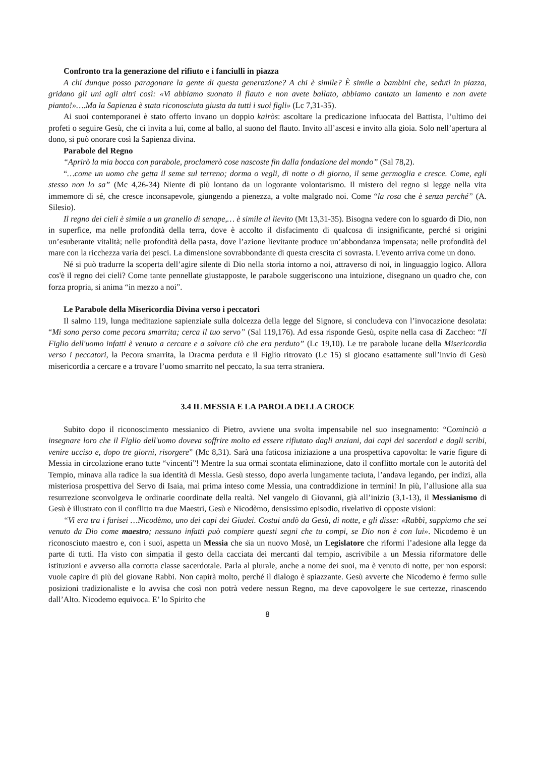Confronto tra la generazione del rifiuto e i fanciulli in piazza
A chi dunque posso paragonare la gente di questa generazione? A chi è simile? È simile a bambini che, seduti in piazza, gridano gli uni agli altri così: «Vi abbiamo suonato il flauto e non avete ballato, abbiamo cantato un lamento e non avete pianto!»….Ma la Sapienza è stata riconosciuta giusta da tutti i suoi figli» (Lc 7,31-35).
Ai suoi contemporanei è stato offerto invano un doppio kairòs: ascoltare la predicazione infuocata del Battista, l’ultimo dei profeti o seguire Gesù, che ci invita a lui, come al ballo, al suono del flauto. Invito all’ascesi e invito alla gioia. Solo nell’apertura al dono, si può onorare così la Sapienza divina.
Parabole del Regno
“Aprirò la mia bocca con parabole, proclamerò cose nascoste fin dalla fondazione del mondo” (Sal 78,2).
“…come un uomo che getta il seme sul terreno; dorma o vegli, di notte o di giorno, il seme germoglia e cresce. Come, egli stesso non lo sa” (Mc 4,26-34) Niente di più lontano da un logorante volontarismo. Il mistero del regno si legge nella vita immemore di sé, che cresce inconsapevole, giungendo a pienezza, a volte malgrado noi. Come “la rosa che è senza perché” (A. Silesio).
Il regno dei cieli è simile a un granello di senape,… è simile al lievito (Mt 13,31-35). Bisogna vedere con lo sguardo di Dio, non in superfice, ma nelle profondità della terra, dove è accolto il disfacimento di qualcosa di insignificante, perché si origini un’esuberante vitalità; nelle profondità della pasta, dove l’azione lievitante produce un’abbondanza impensata; nelle profondità del mare con la ricchezza varia dei pesci. La dimensione sovrabbondante di questa crescita ci sovrasta. L'evento arriva come un dono.
Né si può tradurre la scoperta dell’agire silente di Dio nella storia intorno a noi, attraverso di noi, in linguaggio logico. Allora cos'è il regno dei cieli? Come tante pennellate giustapposte, le parabole suggeriscono una intuizione, disegnano un quadro che, con forza propria, si anima “in mezzo a noi”.
Le Parabole della Misericordia Divina verso i peccatori
Il salmo 119, lunga meditazione sapienziale sulla dolcezza della legge del Signore, si concludeva con l’invocazione desolata: “Mi sono perso come pecora smarrita; cerca il tuo servo” (Sal 119,176). Ad essa risponde Gesù, ospite nella casa di Zaccheo: “Il Figlio dell'uomo infatti è venuto a cercare e a salvare ciò che era perduto” (Lc 19,10). Le tre parabole lucane della Misericordia verso i peccatori, la Pecora smarrita, la Dracma perduta e il Figlio ritrovato (Lc 15) si giocano esattamente sull’invio di Gesù misericordia a cercare e a trovare l’uomo smarrito nel peccato, la sua terra straniera.
3.4 IL MESSIA E LA PAROLA DELLA CROCE
Subito dopo il riconoscimento messianico di Pietro, avviene una svolta impensabile nel suo insegnamento: “Cominciò a insegnare loro che il Figlio dell'uomo doveva soffrire molto ed essere rifiutato dagli anziani, dai capi dei sacerdoti e dagli scribi, venire ucciso e, dopo tre giorni, risorgere” (Mc 8,31). Sarà una faticosa iniziazione a una prospettiva capovolta: le varie figure di Messia in circolazione erano tutte “vincenti”! Mentre la sua ormai scontata eliminazione, dato il conflitto mortale con le autorità del Tempio, minava alla radice la sua identità di Messia. Gesù stesso, dopo averla lungamente taciuta, l’andava legando, per indizi, alla misteriosa prospettiva del Servo di Isaia, mai prima inteso come Messia, una contraddizione in termini! In più, l’allusione alla sua resurrezione sconvolgeva le ordinarie coordinate della realtà. Nel vangelo di Giovanni, già all’inizio (3,1-13), il Messianismo di Gesù è illustrato con il conflitto tra due Maestri, Gesù e Nicodèmo, densissimo episodio, rivelativo di opposte visioni:
“Vi era tra i farisei …Nicodèmo, uno dei capi dei Giudei. Costui andò da Gesù, di notte, e gli disse: «Rabbì, sappiamo che sei venuto da Dio come maestro; nessuno infatti può compiere questi segni che tu compi, se Dio non è con lui». Nicodemo è un riconosciuto maestro e, con i suoi, aspetta un Messia che sia un nuovo Mosè, un Legislatore che riformi l’adesione alla legge da parte di tutti. Ha visto con simpatia il gesto della cacciata dei mercanti dal tempio, ascrivibile a un Messia riformatore delle istituzioni e avverso alla corrotta classe sacerdotale. Parla al plurale, anche a nome dei suoi, ma è venuto di notte, per non esporsi: vuole capire di più del giovane Rabbi. Non capirà molto, perché il dialogo è spiazzante. Gesù avverte che Nicodemo è fermo sulle posizioni tradizionaliste e lo avvisa che così non potrà vedere nessun Regno, ma deve capovolgere le sue certezze, rinascendo dall’Alto. Nicodemo equivoca. E’ lo Spirito che
8